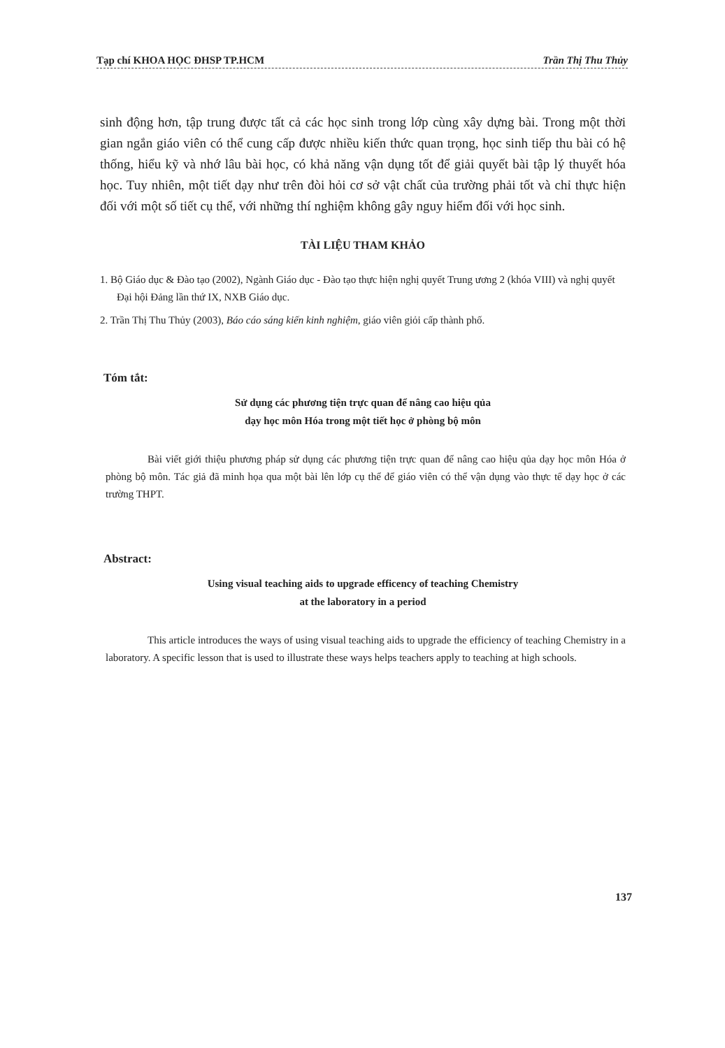Tạp chí KHOA HỌC ĐHSP TP.HCM Trần Thị Thu Thủy
sinh động hơn, tập trung được tất cả các học sinh trong lớp cùng xây dựng bài. Trong một thời gian ngắn giáo viên có thể cung cấp được nhiều kiến thức quan trọng, học sinh tiếp thu bài có hệ thống, hiểu kỹ và nhớ lâu bài học, có khả năng vận dụng tốt để giải quyết bài tập lý thuyết hóa học. Tuy nhiên, một tiết dạy như trên đòi hỏi cơ sở vật chất của trường phải tốt và chỉ thực hiện đối với một số tiết cụ thể, với những thí nghiệm không gây nguy hiểm đối với học sinh.
TÀI LIỆU THAM KHẢO
1. Bộ Giáo dục & Đào tạo (2002), Ngành Giáo dục - Đào tạo thực hiện nghị quyết Trung ương 2 (khóa VIII) và nghị quyết Đại hội Đảng lần thứ IX, NXB Giáo dục.
2. Trần Thị Thu Thủy (2003), Báo cáo sáng kiến kinh nghiệm, giáo viên giỏi cấp thành phố.
Tóm tắt:
Sử dụng các phương tiện trực quan để nâng cao hiệu qủa
dạy học môn Hóa trong một tiết học ở phòng bộ môn
Bài viết giới thiệu phương pháp sử dụng các phương tiện trực quan để nâng cao hiệu qủa dạy học môn Hóa ở phòng bộ môn. Tác giả đã minh họa qua một bài lên lớp cụ thể để giáo viên có thể vận dụng vào thực tế dạy học ở các trường THPT.
Abstract:
Using visual teaching aids to upgrade efficency of teaching Chemistry
at the laboratory in a period
This article introduces the ways of using visual teaching aids to upgrade the efficiency of teaching Chemistry in a laboratory. A specific lesson that is used to illustrate these ways helps teachers apply to teaching at high schools.
137